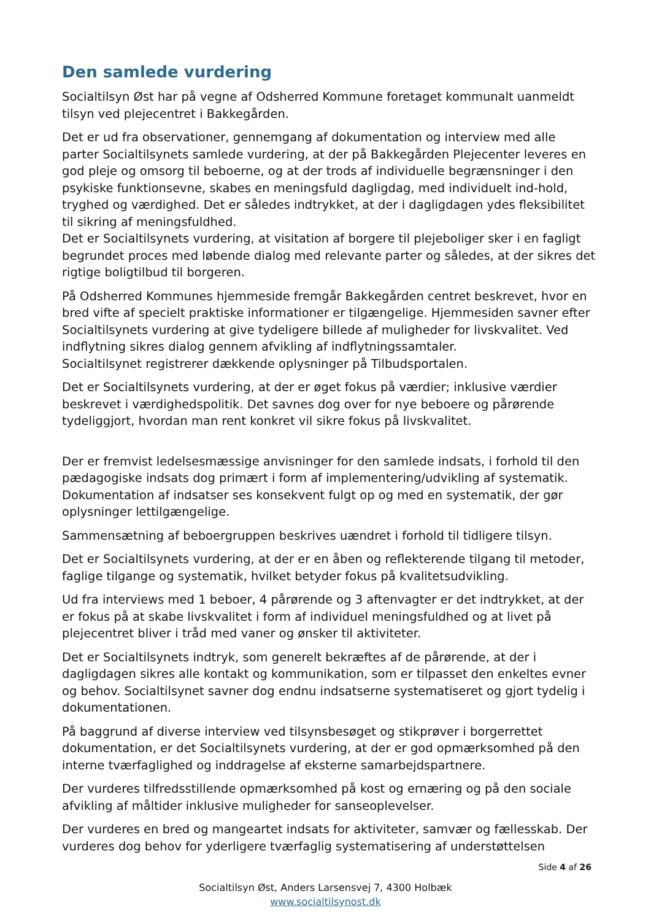Den samlede vurdering
Socialtilsyn Øst har på vegne af Odsherred Kommune foretaget kommunalt uanmeldt tilsyn ved plejecentret i Bakkegården.
Det er ud fra observationer, gennemgang af dokumentation og interview med alle parter Socialtilsynets samlede vurdering, at der på Bakkegården Plejecenter leveres en god pleje og omsorg til beboerne, og at der trods af individuelle begrænsninger i den psykiske funktionsevne, skabes en meningsfuld dagligdag, med individuelt ind-hold, tryghed og værdighed. Det er således indtrykket, at der i dagligdagen ydes fleksibilitet til sikring af meningsfuldhed.
Det er Socialtilsynets vurdering, at visitation af borgere til plejeboliger sker i en fagligt begrundet proces med løbende dialog med relevante parter og således, at der sikres det rigtige boligtilbud til borgeren.
På Odsherred Kommunes hjemmeside fremgår Bakkegården centret beskrevet, hvor en bred vifte af specielt praktiske informationer er tilgængelige. Hjemmesiden savner efter Socialtilsynets vurdering at give tydeligere billede af muligheder for livskvalitet. Ved indflytning sikres dialog gennem afvikling af indflytningssamtaler.
Socialtilsynet registrerer dækkende oplysninger på Tilbudsportalen.
Det er Socialtilsynets vurdering, at der er øget fokus på værdier; inklusive værdier beskrevet i værdighedspolitik. Det savnes dog over for nye beboere og pårørende tydeliggjort, hvordan man rent konkret vil sikre fokus på livskvalitet.
Der er fremvist ledelsesmæssige anvisninger for den samlede indsats, i forhold til den pædagogiske indsats dog primært i form af implementering/udvikling af systematik. Dokumentation af indsatser ses konsekvent fulgt op og med en systematik, der gør oplysninger lettilgængelige.
Sammensætning af beboergruppen beskrives uændret i forhold til tidligere tilsyn.
Det er Socialtilsynets vurdering, at der er en åben og reflekterende tilgang til metoder, faglige tilgange og systematik, hvilket betyder fokus på kvalitetsudvikling.
Ud fra interviews med 1 beboer, 4 pårørende og 3 aftenvagter er det indtrykket, at der er fokus på at skabe livskvalitet i form af individuel meningsfuldhed og at livet på plejecentret bliver i tråd med vaner og ønsker til aktiviteter.
Det er Socialtilsynets indtryk, som generelt bekræftes af de pårørende, at der i dagligdagen sikres alle kontakt og kommunikation, som er tilpasset den enkeltes evner og behov. Socialtilsynet savner dog endnu indsatserne systematiseret og gjort tydelig i dokumentationen.
På baggrund af diverse interview ved tilsynsbesøget og stikprøver i borgerrettet dokumentation, er det Socialtilsynets vurdering, at der er god opmærksomhed på den interne tværfaglighed og inddragelse af eksterne samarbejdspartnere.
Der vurderes tilfredsstillende opmærksomhed på kost og ernæring og på den sociale afvikling af måltider inklusive muligheder for sanseoplevelser.
Der vurderes en bred og mangeartet indsats for aktiviteter, samvær og fællesskab. Der vurderes dog behov for yderligere tværfaglig systematisering af understøttelsen
Side 4 af 26
Socialtilsyn Øst, Anders Larsensvej 7, 4300 Holbæk
www.socialtilsynost.dk